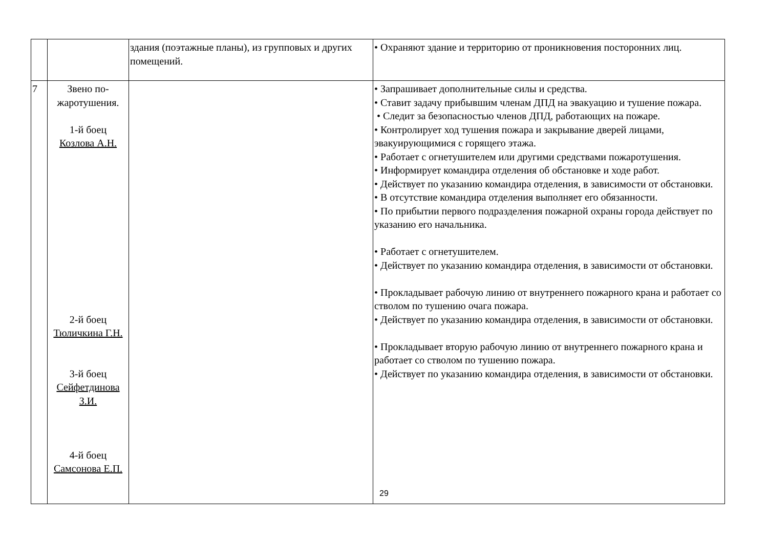| | | здания (поэтажные планы), из групповых и других помещений. | • Охраняют здание и территорию от проникновения посторонних лиц. |
| 7 | Звено по- жаротушения. 1-й боец Козлова А.Н. 2-й боец Тюличкина Г.Н. 3-й боец Сейфетдинова З.И. 4-й боец Самсонова Е.П. | | • Запрашивает дополнительные силы и средства. • Ставит задачу прибывшим членам ДПД на эвакуацию и тушение пожара. • Следит за безопасностью членов ДПД, работающих на пожаре. • Контролирует ход тушения пожара и закрывание дверей лицами, эвакуирующимися с горящего этажа. • Работает с огнетушителем или другими средствами пожаротушения. • Информирует командира отделения об обстановке и ходе работ. • Действует по указанию командира отделения, в зависимости от обстановки. • В отсутствие командира отделения выполняет его обязанности. • По прибытии первого подразделения пожарной охраны города действует по указанию его начальника. • Работает с огнетушителем. • Действует по указанию командира отделения, в зависимости от обстановки. • Прокладывает рабочую линию от внутреннего пожарного крана и работает со стволом по тушению очага пожара. • Действует по указанию командира отделения, в зависимости от обстановки. • Прокладывает вторую рабочую линию от внутреннего пожарного крана и работает со стволом по тушению пожара. • Действует по указанию командира отделения, в зависимости от обстановки. |
29